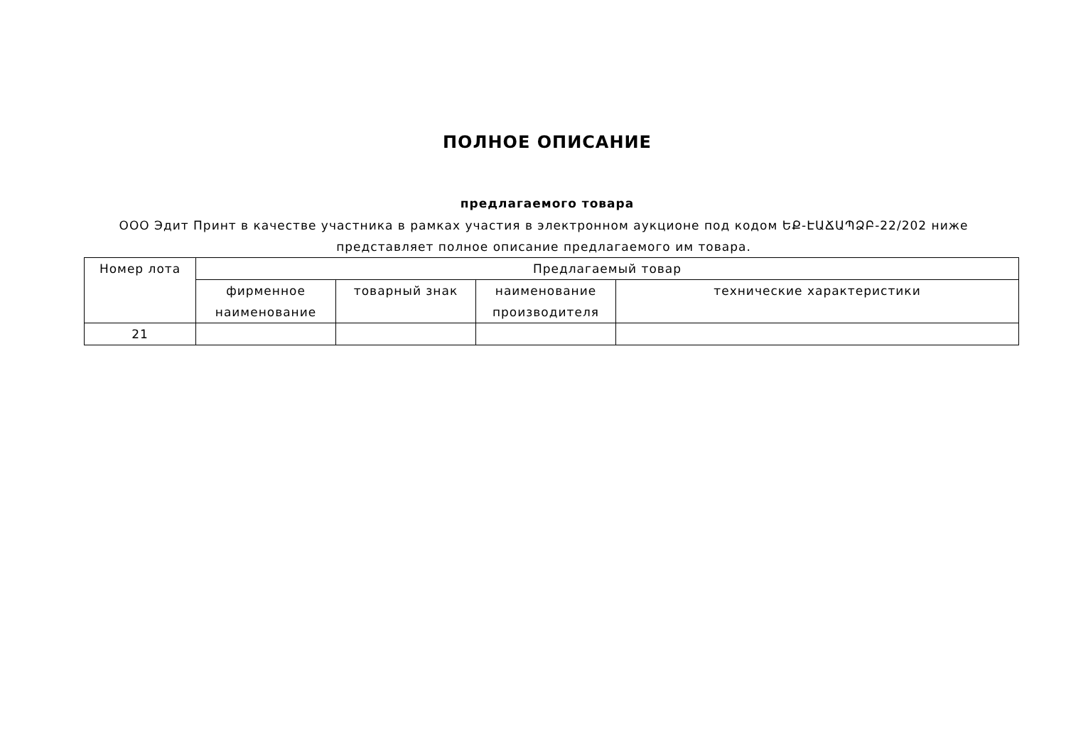ПОЛНОЕ ОПИСАНИЕ
предлагаемого товара
ООО Эдит Принт в качестве участника в рамках участия в электронном аукционе под кодом ԵՔ-ԷԱՃԱՊՁԲ-22/202 ниже представляет полное описание предлагаемого им товара.
| Номер лота | Предлагаемый товар | | | |
| --- | --- | --- | --- | --- |
| | фирменное наименование | товарный знак | наименование производителя | технические характеристики |
| 21 | | | | |